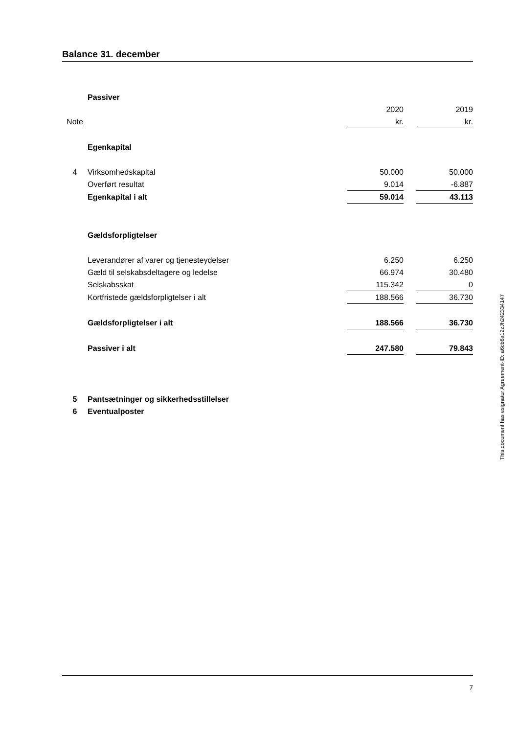Balance 31. december
| | Passiver | | | |
| | | 2020 | | 2019 |
| Note | | kr. | | kr. |
| | Egenkapital | | | |
| 4 | Virksomhedskapital | 50.000 | | 50.000 |
| | Overført resultat | 9.014 | | -6.887 |
| | Egenkapital i alt | 59.014 | | 43.113 |
| | Gældsforpligtelser | | | |
| | Leverandører af varer og tjenesteydelser | 6.250 | | 6.250 |
| | Gæld til selskabsdeltagere og ledelse | 66.974 | | 30.480 |
| | Selskabsskat | 115.342 | | 0 |
| | Kortfristede gældsforpligtelser i alt | 188.566 | | 36.730 |
| | Gældsforpligtelser i alt | 188.566 | | 36.730 |
| | Passiver i alt | 247.580 | | 79.843 |
| 5 | Pantsætninger og sikkerhedsstillelser | | | |
| 6 | Eventualposter | | | |
This document has esignatur Agreement-ID: a6cb6a12zJh242334147
7